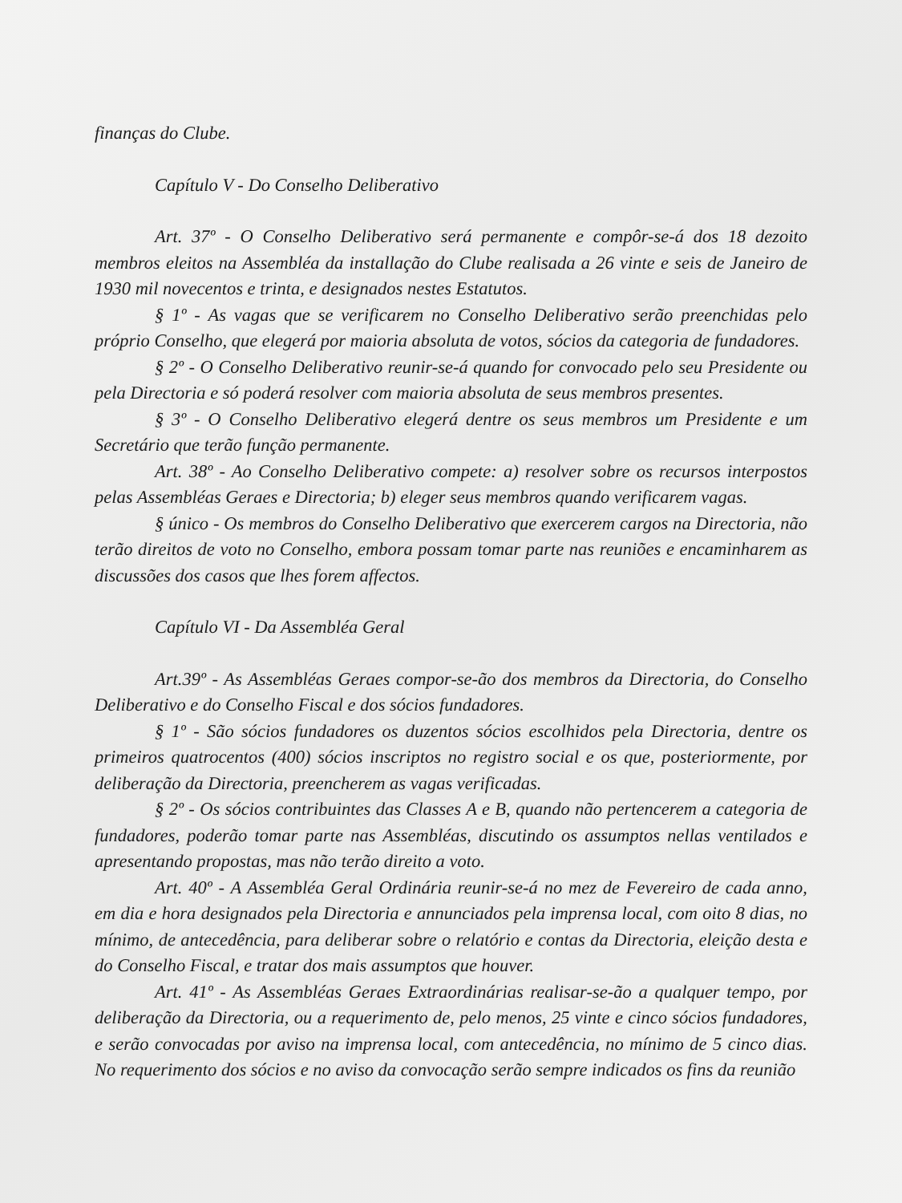finanças do Clube.
Capítulo V - Do Conselho Deliberativo
Art. 37º - O Conselho Deliberativo será permanente e compôr-se-á dos 18 dezoito membros eleitos na Assembléa da installação do Clube realisada a 26 vinte e seis de Janeiro de 1930 mil novecentos e trinta, e designados nestes Estatutos.
§ 1º - As vagas que se verificarem no Conselho Deliberativo serão preenchidas pelo próprio Conselho, que elegerá por maioria absoluta de votos, sócios da categoria de fundadores.
§ 2º - O Conselho Deliberativo reunir-se-á quando for convocado pelo seu Presidente ou pela Directoria e só poderá resolver com maioria absoluta de seus membros presentes.
§ 3º - O Conselho Deliberativo elegerá dentre os seus membros um Presidente e um Secretário que terão função permanente.
Art. 38º - Ao Conselho Deliberativo compete: a) resolver sobre os recursos interpostos pelas Assembléas Geraes e Directoria; b) eleger seus membros quando verificarem vagas.
§ único - Os membros do Conselho Deliberativo que exercerem cargos na Directoria, não terão direitos de voto no Conselho, embora possam tomar parte nas reuniões e encaminharem as discussões dos casos que lhes forem affectos.
Capítulo VI - Da Assembléa Geral
Art.39º - As Assembléas Geraes compor-se-ão dos membros da Directoria, do Conselho Deliberativo e do Conselho Fiscal e dos sócios fundadores.
§ 1º - São sócios fundadores os duzentos sócios escolhidos pela Directoria, dentre os primeiros quatrocentos (400) sócios inscriptos no registro social e os que, posteriormente, por deliberação da Directoria, preencherem as vagas verificadas.
§ 2º - Os sócios contribuintes das Classes A e B, quando não pertencerem a categoria de fundadores, poderão tomar parte nas Assembléas, discutindo os assumptos nellas ventilados e apresentando propostas, mas não terão direito a voto.
Art. 40º - A Assembléa Geral Ordinária reunir-se-á no mez de Fevereiro de cada anno, em dia e hora designados pela Directoria e annunciados pela imprensa local, com oito 8 dias, no mínimo, de antecedência, para deliberar sobre o relatório e contas da Directoria, eleição desta e do Conselho Fiscal, e tratar dos mais assumptos que houver.
Art. 41º - As Assembléas Geraes Extraordinárias realisar-se-ão a qualquer tempo, por deliberação da Directoria, ou a requerimento de, pelo menos, 25 vinte e cinco sócios fundadores, e serão convocadas por aviso na imprensa local, com antecedência, no mínimo de 5 cinco dias. No requerimento dos sócios e no aviso da convocação serão sempre indicados os fins da reunião